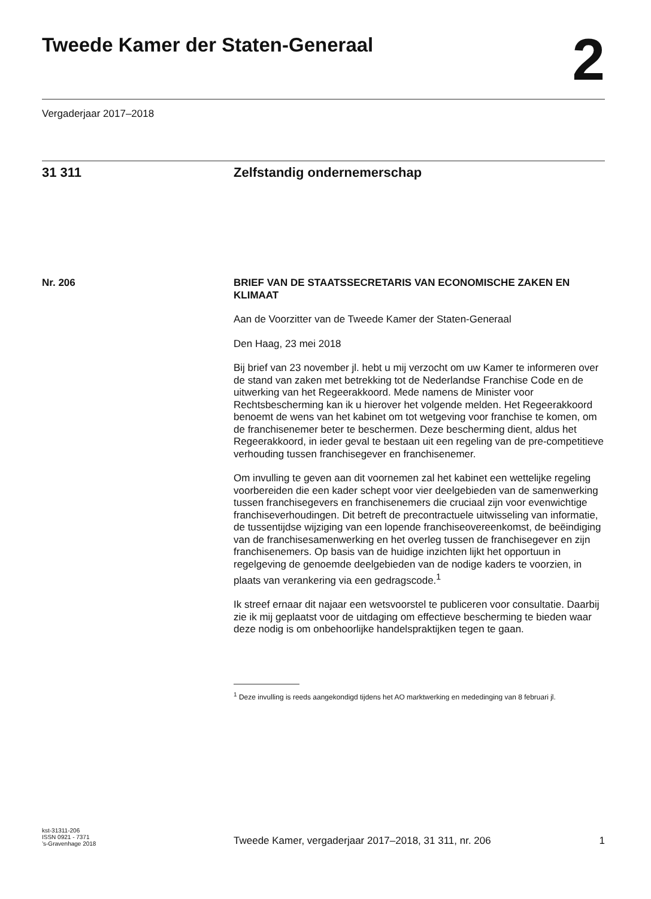Tweede Kamer der Staten-Generaal
2
Vergaderjaar 2017–2018
31 311 Zelfstandig ondernemerschap
Nr. 206
BRIEF VAN DE STAATSSECRETARIS VAN ECONOMISCHE ZAKEN EN KLIMAAT
Aan de Voorzitter van de Tweede Kamer der Staten-Generaal
Den Haag, 23 mei 2018
Bij brief van 23 november jl. hebt u mij verzocht om uw Kamer te informeren over de stand van zaken met betrekking tot de Nederlandse Franchise Code en de uitwerking van het Regeerakkoord. Mede namens de Minister voor Rechtsbescherming kan ik u hierover het volgende melden. Het Regeerakkoord benoemt de wens van het kabinet om tot wetgeving voor franchise te komen, om de franchisenemer beter te beschermen. Deze bescherming dient, aldus het Regeerakkoord, in ieder geval te bestaan uit een regeling van de pre-competitieve verhouding tussen franchisegever en franchisenemer.
Om invulling te geven aan dit voornemen zal het kabinet een wettelijke regeling voorbereiden die een kader schept voor vier deelgebieden van de samenwerking tussen franchisegevers en franchisenemers die cruciaal zijn voor evenwichtige franchiseverhoudingen. Dit betreft de precontractuele uitwisseling van informatie, de tussentijdse wijziging van een lopende franchiseovereenkomst, de beëindiging van de franchisesamenwerking en het overleg tussen de franchisegever en zijn franchisenemers. Op basis van de huidige inzichten lijkt het opportuun in regelgeving de genoemde deelgebieden van de nodige kaders te voorzien, in plaats van verankering via een gedragscode.<sup>1</sup>
Ik streef ernaar dit najaar een wetsvoorstel te publiceren voor consultatie. Daarbij zie ik mij geplaatst voor de uitdaging om effectieve bescherming te bieden waar deze nodig is om onbehoorlijke handelspraktijken tegen te gaan.
<sup>1</sup> Deze invulling is reeds aangekondigd tijdens het AO marktwerking en mededinging van 8 februari jl.
kst-31311-206
ISSN 0921 - 7371
’s-Gravenhage 2018
Tweede Kamer, vergaderjaar 2017–2018, 31 311, nr. 206
1